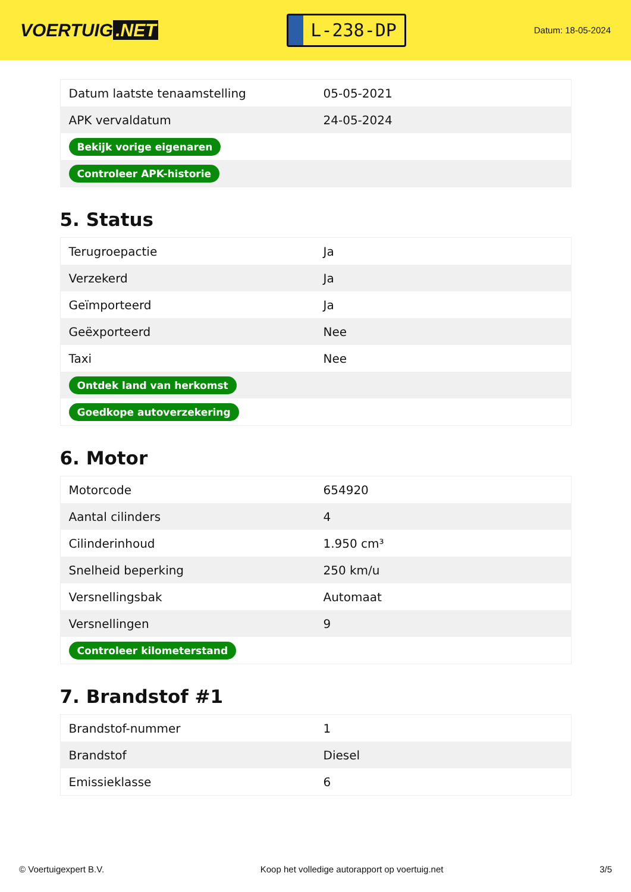VOERTUIG.NET
L-238-DP
Datum: 18-05-2024
| Datum laatste tenaamstelling | 05-05-2021 |
| APK vervaldatum | 24-05-2024 |
| Bekijk vorige eigenaren | |
| Controleer APK-historie | |
5. Status
| Terugroepactie | Ja |
| Verzekerd | Ja |
| Geïmporteerd | Ja |
| Geëxporteerd | Nee |
| Taxi | Nee |
| Ontdek land van herkomst | |
| Goedkope autoverzekering | |
6. Motor
| Motorcode | 654920 |
| Aantal cilinders | 4 |
| Cilinderinhoud | 1.950 cm³ |
| Snelheid beperking | 250 km/u |
| Versnellingsbak | Automaat |
| Versnellingen | 9 |
| Controleer kilometerstand | |
7. Brandstof #1
| Brandstof-nummer | 1 |
| Brandstof | Diesel |
| Emissieklasse | 6 |
© Voertuigexpert B.V. Koop het volledige autorapport op voertuig.net 3/5